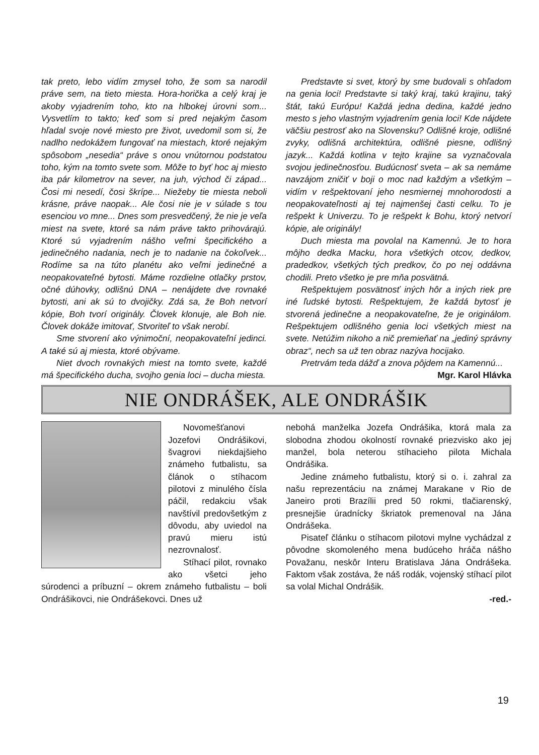tak preto, lebo vidím zmysel toho, že som sa narodil práve sem, na tieto miesta. Hora-horička a celý kraj je akoby vyjadrením toho, kto na hlbokej úrovni som... Vysvetlím to takto; keď som si pred nejakým časom hľadal svoje nové miesto pre život, uvedomil som si, že nadlho nedokážem fungovať na miestach, ktoré nejakým spôsobom „nesedia“ práve s onou vnútornou podstatou toho, kým na tomto svete som. Môže to byť hoc aj miesto iba pár kilometrov na sever, na juh, východ či západ... Čosi mi nesedí, čosi škrípe... Niežeby tie miesta neboli krásne, práve naopak... Ale čosi nie je v súlade s tou esenciou vo mne... Dnes som presvedčený, že nie je veľa miest na svete, ktoré sa nám práve takto prihovárajú. Ktoré sú vyjadrením nášho veľmi špecifického a jedinečného nadania, nech je to nadanie na čokoľvek... Rodíme sa na túto planétu ako veľmi jedinečné a neopakovateľné bytosti. Máme rozdielne otlačky prstov, očné dúhovky, odlišnú DNA – nenájdete dve rovnaké bytosti, ani ak sú to dvojičky. Zdá sa, že Boh netvorí kópie, Boh tvorí originály. Človek klonuje, ale Boh nie. Človek dokáže imitovať, Stvoriteľ to však nerobí.
Sme stvorení ako výnimoční, neopakovateľní jedinci. A také sú aj miesta, ktoré obývame.
Niet dvoch rovnakých miest na tomto svete, každé má špecifického ducha, svojho genia loci – ducha miesta.
Predstavte si svet, ktorý by sme budovali s ohľadom na genia loci! Predstavte si taký kraj, takú krajinu, taký štát, takú Európu! Každá jedna dedina, každé jedno mesto s jeho vlastným vyjadrením genia loci! Kde nájdete väčšiu pestrosť ako na Slovensku? Odlišné kroje, odlišné zvyky, odlišná architektúra, odlišné piesne, odlišný jazyk... Každá kotlina v tejto krajine sa vyznačovala svojou jedinečnosťou. Budúcnosť sveta – ak sa nemáme navzájom zničiť v boji o moc nad každým a všetkým – vidím v rešpektovaní jeho nesmiernej mnohorodosti a neopakovateľnosti aj tej najmenšej časti celku. To je rešpekt k Univerzu. To je rešpekt k Bohu, ktorý netvorí kópie, ale originály!
Duch miesta ma povolal na Kamennú. Je to hora môjho dedka Macku, hora všetkých otcov, dedkov, pradedkov, všetkých tých predkov, čo po nej oddávna chodili. Preto všetko je pre mňa posvätná.
Rešpektujem posvätnosť iných hôr a iných riek pre iné ľudské bytosti. Rešpektujem, že každá bytosť je stvorená jedinečne a neopakovateľne, že je originálom. Rešpektujem odlišného genia loci všetkých miest na svete. Netúžim nikoho a nič premieňať na „jediný správny obraz“, nech sa už ten obraz nazýva hocijako.
Pretrvám teda dážď a znova pôjdem na Kamennú...
Mgr. Karol Hlávka
NIE ONDRÁŠEK, ALE ONDRÁŠIK
Novomešťanovi Jozefovi Ondrášikovi, švagrovi niekdajšieho známeho futbalistu, sa článok o stíhacom pilotovi z minulého čísla páčil, redakciu však navštívil predovšetkým z dôvodu, aby uviedol na pravú mieru istú nezrovnalosť.
Stíhací pilot, rovnako ako všetci jeho súrodenci a príbuzní – okrem známeho futbalistu – boli Ondrášikovci, nie Ondrášekovci. Dnes už
nebohá manželka Jozefa Ondrášika, ktorá mala za slobodna zhodou okolností rovnaké priezvisko ako jej manžel, bola neterou stíhacieho pilota Michala Ondrášika.
Jedine známeho futbalistu, ktorý si o. i. zahral za našu reprezentáciu na známej Marakane v Rio de Janeiro proti Brazílii pred 50 rokmi, tlačiarenský, presnejšie úradnícky škriatok premenoval na Jána Ondrášeka.
Pisateľ článku o stíhacom pilotovi mylne vychádzal z pôvodne skomoleného mena budúceho hráča nášho Považanu, neskôr Interu Bratislava Jána Ondrášeka. Faktom však zostáva, že náš rodák, vojenský stíhací pilot sa volal Michal Ondrášik.
-red.-
19